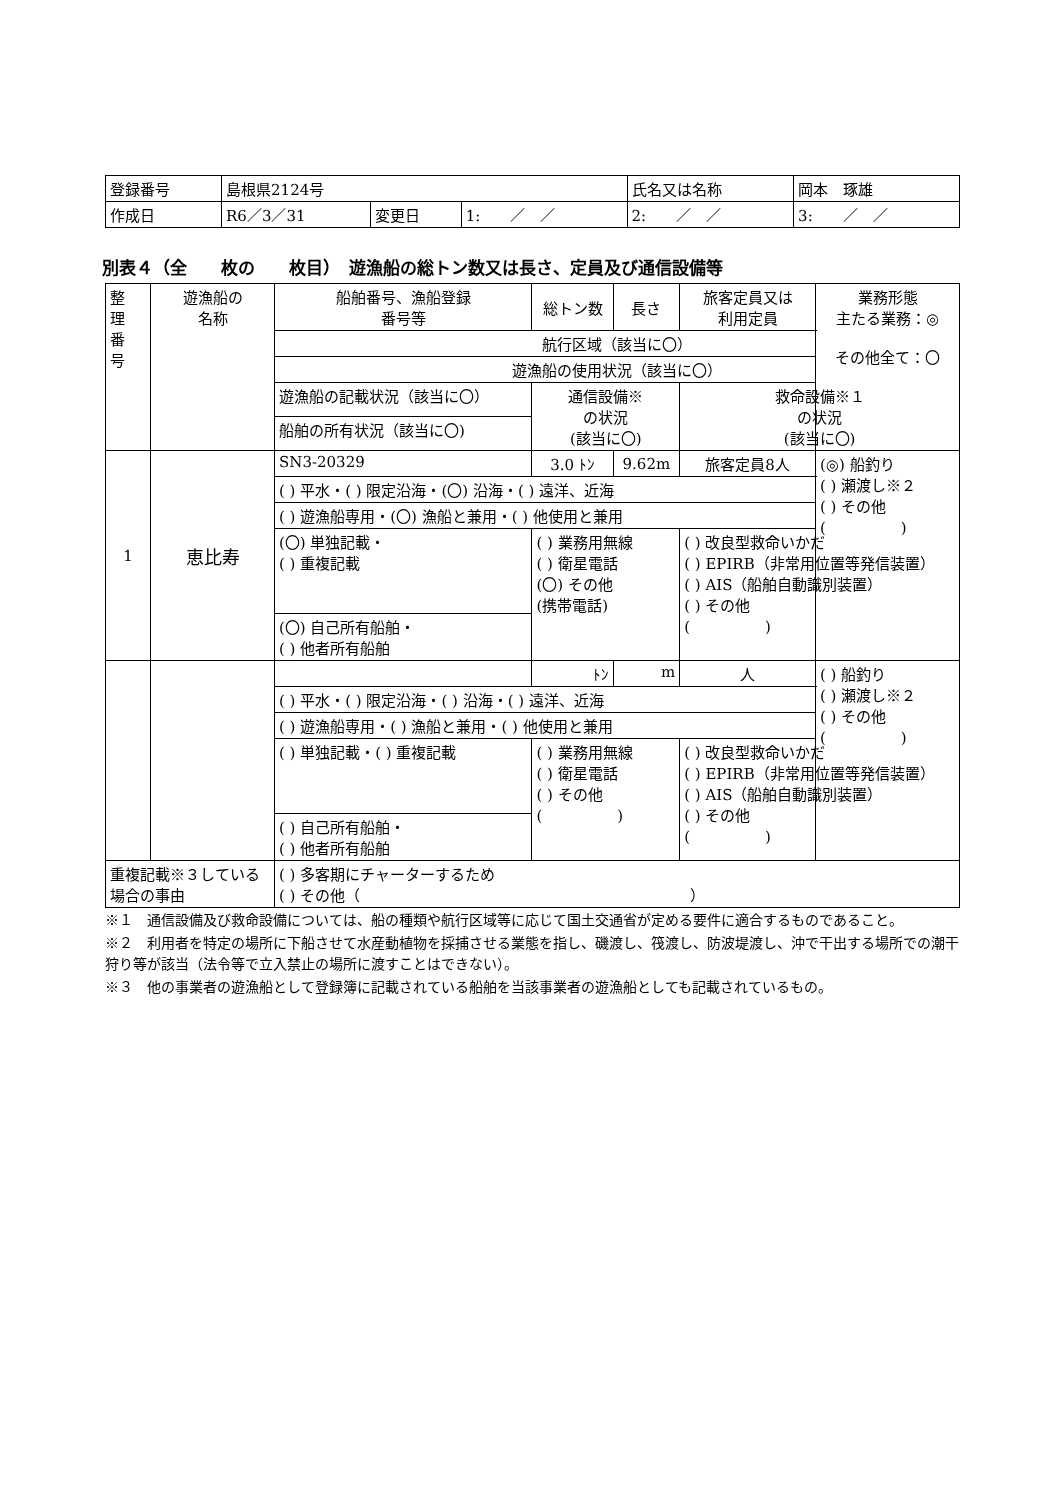| 登録番号 | 島根県2124号 | | | 氏名又は名称 | 岡本 琢雄 | |
| 作成日 | R6／3／31 | 変更日 | 1: ／ ／ | 2: ／ ／ | | 3: ／ ／ |
別表４（全　　枚の　　枚目）　遊漁船の総トン数又は長さ、定員及び通信設備等
| 整 理 番 号 | 遊漁船の 名称 | 船舶番号、漁船登録 番号等 | | 総トン数 | 長さ | 旅客定員又は 利用定員 | 業務形態 主たる業務：◎ その他全て：〇 |
| | | 航行区域（該当に〇） | | | | | |
| | | 遊漁船の使用状況（該当に〇） | | | | | |
| | | 遊漁船の記載状況（該当に〇） | 通信設備※ の状況 (該当に〇) | | | 救命設備※１ の状況 (該当に〇) | |
| | | 船舶の所有状況（該当に〇) | | | | | |
| 1 | 恵比寿 | SN3-20329 | | 3.0 ﾄﾝ | 9.62m | 旅客定員8人 | (◎) 船釣り ( ) 瀬渡し※２ ( ) その他 ( ) |
| | | ( ) 平水・( ) 限定沿海・(〇) 沿海・( ) 遠洋、近海 | | | | | |
| | | ( ) 遊漁船専用・(〇) 漁船と兼用・( ) 他使用と兼用 | | | | | |
| | | (〇) 単独記載・ ( ) 重複記載 | ( ) 業務用無線 ( ) 衛星電話 (〇) その他 (携帯電話) | | | ( ) 改良型救命いかだ ( ) EPIRB（非常用位置等発信装置） ( ) AIS（船舶自動識別装置） ( ) その他 ( ) | |
| | | (〇) 自己所有船舶・ ( ) 他者所有船舶 | | | | | |
| | | | | ﾄﾝ | m | 人 | ( ) 船釣り ( ) 瀬渡し※２ ( ) その他 ( ) |
| | | ( ) 平水・( ) 限定沿海・( ) 沿海・( ) 遠洋、近海 | | | | | |
| | | ( ) 遊漁船専用・( ) 漁船と兼用・( ) 他使用と兼用 | | | | | |
| | | ( ) 単独記載・( ) 重複記載 | ( ) 業務用無線 ( ) 衛星電話 ( ) その他 ( ) | | | ( ) 改良型救命いかだ ( ) EPIRB（非常用位置等発信装置） ( ) AIS（船舶自動識別装置） ( ) その他 ( ) | |
| | | ( ) 自己所有船舶・ ( ) 他者所有船舶 | | | | | |
| 重複記載※３している場合の事由 | | ( ) 多客期にチャーターするため ( ) その他（ ） | | | | | |
※１　通信設備及び救命設備については、船の種類や航行区域等に応じて国土交通省が定める要件に適合するものであること。
※２　利用者を特定の場所に下船させて水産動植物を採捕させる業態を指し、磯渡し、筏渡し、防波堤渡し、沖で干出する場所での潮干狩り等が該当（法令等で立入禁止の場所に渡すことはできない）。
※３　他の事業者の遊漁船として登録簿に記載されている船舶を当該事業者の遊漁船としても記載されているもの。